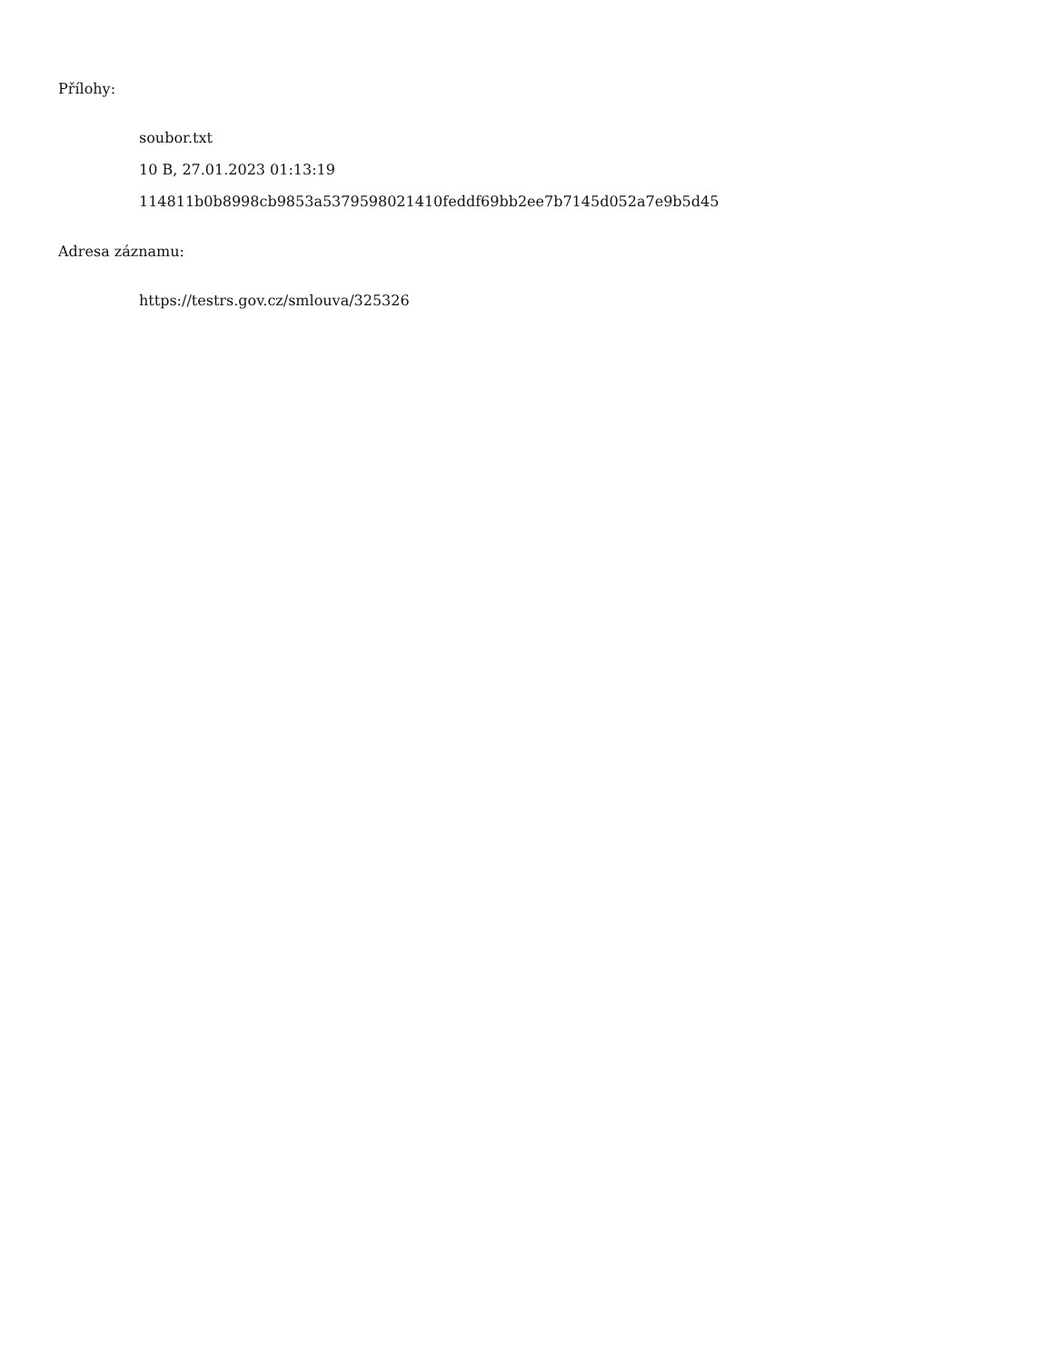Přílohy:
soubor.txt
10 B, 27.01.2023 01:13:19
114811b0b8998cb9853a5379598021410feddf69bb2ee7b7145d052a7e9b5d45
Adresa záznamu:
https://testrs.gov.cz/smlouva/325326